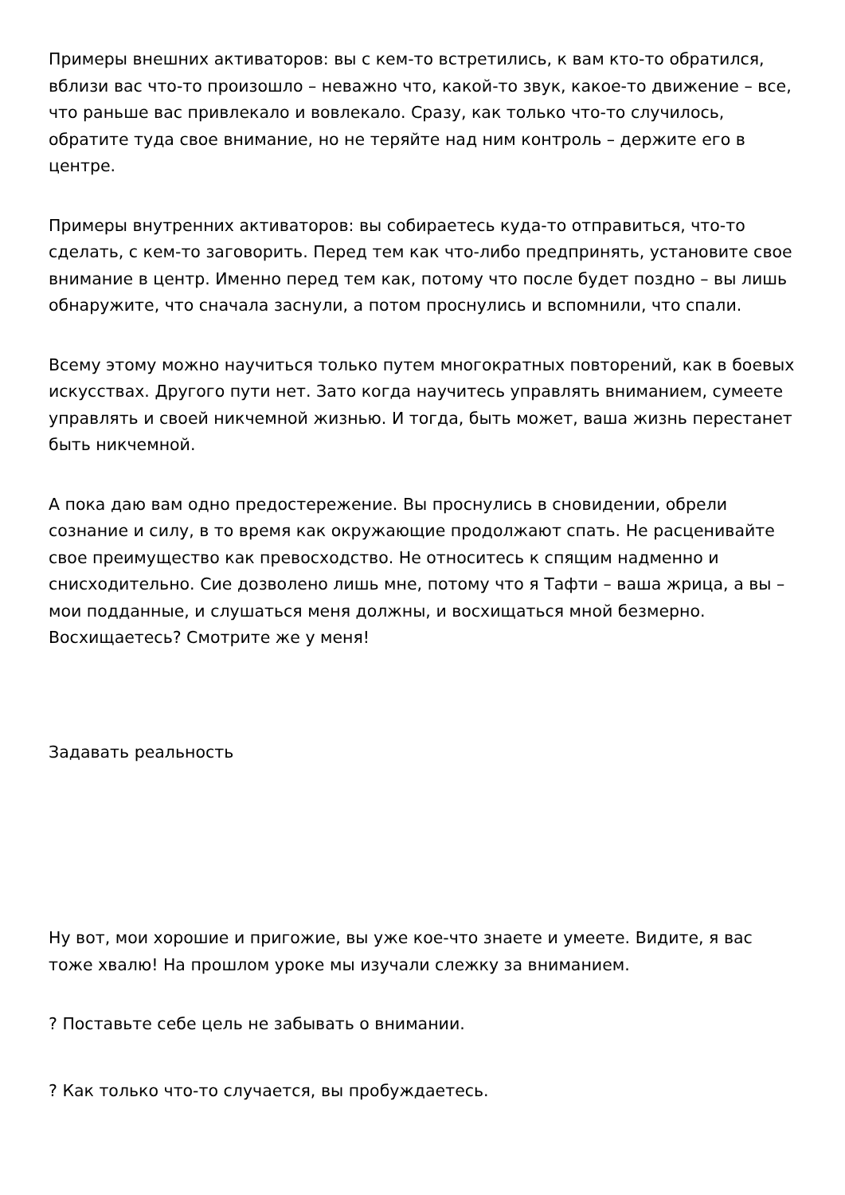Примеры внешних активаторов: вы с кем-то встретились, к вам кто-то обратился, вблизи вас что-то произошло – неважно что, какой-то звук, какое-то движение – все, что раньше вас привлекало и вовлекало. Сразу, как только что-то случилось, обратите туда свое внимание, но не теряйте над ним контроль – держите его в центре.
Примеры внутренних активаторов: вы собираетесь куда-то отправиться, что-то сделать, с кем-то заговорить. Перед тем как что-либо предпринять, установите свое внимание в центр. Именно перед тем как, потому что после будет поздно – вы лишь обнаружите, что сначала заснули, а потом проснулись и вспомнили, что спали.
Всему этому можно научиться только путем многократных повторений, как в боевых искусствах. Другого пути нет. Зато когда научитесь управлять вниманием, сумеете управлять и своей никчемной жизнью. И тогда, быть может, ваша жизнь перестанет быть никчемной.
А пока даю вам одно предостережение. Вы проснулись в сновидении, обрели сознание и силу, в то время как окружающие продолжают спать. Не расценивайте свое преимущество как превосходство. Не относитесь к спящим надменно и снисходительно. Сие дозволено лишь мне, потому что я Тафти – ваша жрица, а вы – мои подданные, и слушаться меня должны, и восхищаться мной безмерно. Восхищаетесь? Смотрите же у меня!
Задавать реальность
Ну вот, мои хорошие и пригожие, вы уже кое-что знаете и умеете. Видите, я вас тоже хвалю! На прошлом уроке мы изучали слежку за вниманием.
? Поставьте себе цель не забывать о внимании.
? Как только что-то случается, вы пробуждаетесь.